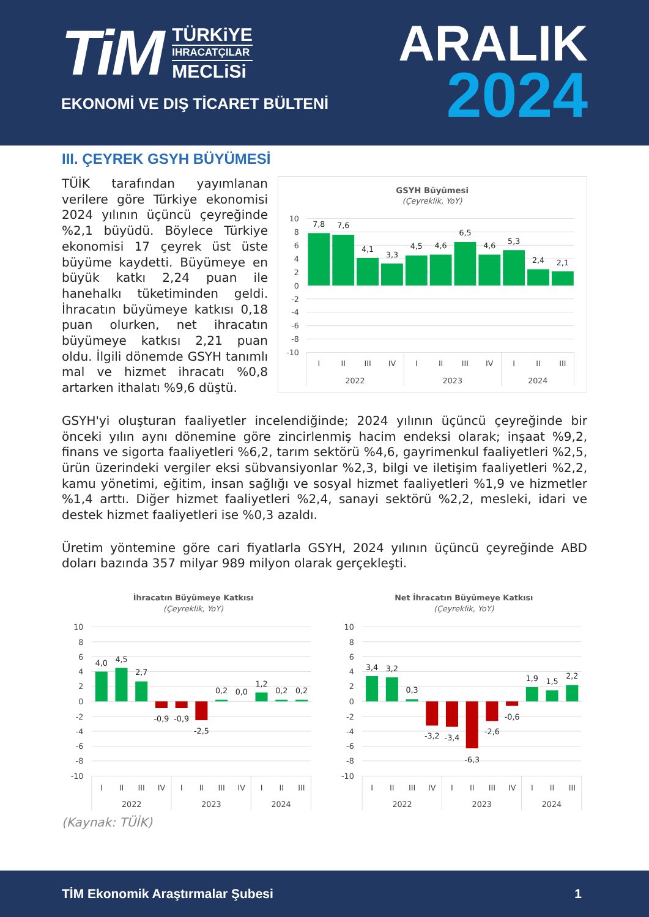TiM
TÜRKiYE
IHRACATÇILAR
MECLiSi
EKONOMİ VE DIŞ TİCARET BÜLTENİ
ARALIK
2024
III. ÇEYREK GSYH BÜYÜMESİ
TÜİK tarafından yayımlanan verilere göre Türkiye ekonomisi 2024 yılının üçüncü çeyreğinde %2,1 büyüdü. Böylece Türkiye ekonomisi 17 çeyrek üst üste büyüme kaydetti. Büyümeye en büyük katkı 2,24 puan ile hanehalkı tüketiminden geldi. İhracatın büyümeye katkısı 0,18 puan olurken, net ihracatın büyümeye katkısı 2,21 puan oldu. İlgili dönemde GSYH tanımlı mal ve hizmet ihracatı %0,8 artarken ithalatı %9,6 düştü.
GSYH Büyümesi
(Çeyreklik, YoY)
10
8
6
4
2
0
-2
-4
-6
-8
-10
7,8
7,6
4,1
3,3
4,5
4,6
6,5
4,6
5,3
2,4
2,1
I
II
III
IV
I
II
III
IV
I
II
III
2022
2023
2024
GSYH'yi oluşturan faaliyetler incelendiğinde; 2024 yılının üçüncü çeyreğinde bir önceki yılın aynı dönemine göre zincirlenmiş hacim endeksi olarak; inşaat %9,2, finans ve sigorta faaliyetleri %6,2, tarım sektörü %4,6, gayrimenkul faaliyetleri %2,5, ürün üzerindeki vergiler eksi sübvansiyonlar %2,3, bilgi ve iletişim faaliyetleri %2,2, kamu yönetimi, eğitim, insan sağlığı ve sosyal hizmet faaliyetleri %1,9 ve hizmetler %1,4 arttı. Diğer hizmet faaliyetleri %2,4, sanayi sektörü %2,2, mesleki, idari ve destek hizmet faaliyetleri ise %0,3 azaldı.
Üretim yöntemine göre cari fiyatlarla GSYH, 2024 yılının üçüncü çeyreğinde ABD doları bazında 357 milyar 989 milyon olarak gerçekleşti.
İhracatın Büyümeye Katkısı
(Çeyreklik, YoY)
10
8
6
4
2
0
-2
-4
-6
-8
-10
4,0
4,5
2,7
-0,9
-0,9
-2,5
0,2
0,0
1,2
0,2
0,2
I
II
III
IV
I
II
III
IV
I
II
III
2022
2023
2024
Net İhracatın Büyümeye Katkısı
(Çeyreklik, YoY)
10
8
6
4
2
0
-2
-4
-6
-8
-10
3,4
3,2
0,3
-3,2
-3,4
-6,3
-2,6
-0,6
1,9
1,5
2,2
I
II
III
IV
I
II
III
IV
I
II
III
2022
2023
2024
(Kaynak: TÜİK)
TİM Ekonomik Araştırmalar Şubesi 1